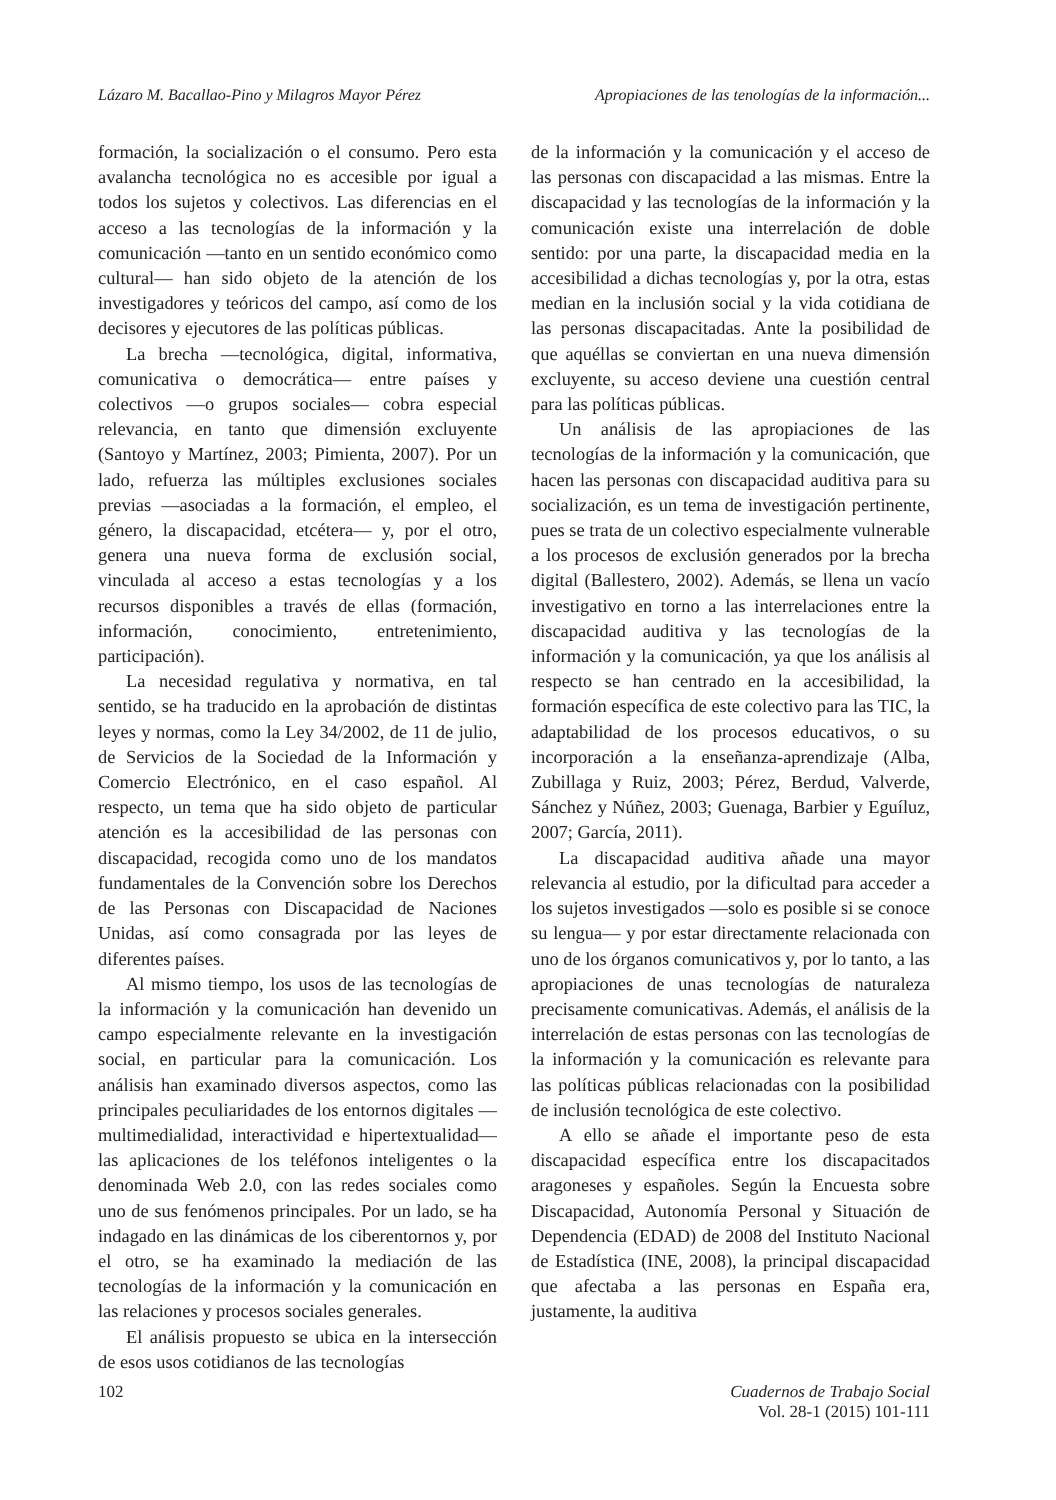Lázaro M. Bacallao-Pino y Milagros Mayor Pérez Apropiaciones de las tenologías de la información...
formación, la socialización o el consumo. Pero esta avalancha tecnológica no es accesible por igual a todos los sujetos y colectivos. Las diferencias en el acceso a las tecnologías de la información y la comunicación —tanto en un sentido económico como cultural— han sido objeto de la atención de los investigadores y teóricos del campo, así como de los decisores y ejecutores de las políticas públicas.
La brecha —tecnológica, digital, informativa, comunicativa o democrática— entre países y colectivos —o grupos sociales— cobra especial relevancia, en tanto que dimensión excluyente (Santoyo y Martínez, 2003; Pimienta, 2007). Por un lado, refuerza las múltiples exclusiones sociales previas —asociadas a la formación, el empleo, el género, la discapacidad, etcétera— y, por el otro, genera una nueva forma de exclusión social, vinculada al acceso a estas tecnologías y a los recursos disponibles a través de ellas (formación, información, conocimiento, entretenimiento, participación).
La necesidad regulativa y normativa, en tal sentido, se ha traducido en la aprobación de distintas leyes y normas, como la Ley 34/2002, de 11 de julio, de Servicios de la Sociedad de la Información y Comercio Electrónico, en el caso español. Al respecto, un tema que ha sido objeto de particular atención es la accesibilidad de las personas con discapacidad, recogida como uno de los mandatos fundamentales de la Convención sobre los Derechos de las Personas con Discapacidad de Naciones Unidas, así como consagrada por las leyes de diferentes países.
Al mismo tiempo, los usos de las tecnologías de la información y la comunicación han devenido un campo especialmente relevante en la investigación social, en particular para la comunicación. Los análisis han examinado diversos aspectos, como las principales peculiaridades de los entornos digitales —multimedialidad, interactividad e hipertextualidad— las aplicaciones de los teléfonos inteligentes o la denominada Web 2.0, con las redes sociales como uno de sus fenómenos principales. Por un lado, se ha indagado en las dinámicas de los ciberentornos y, por el otro, se ha examinado la mediación de las tecnologías de la información y la comunicación en las relaciones y procesos sociales generales.
El análisis propuesto se ubica en la intersección de esos usos cotidianos de las tecnologías
de la información y la comunicación y el acceso de las personas con discapacidad a las mismas. Entre la discapacidad y las tecnologías de la información y la comunicación existe una interrelación de doble sentido: por una parte, la discapacidad media en la accesibilidad a dichas tecnologías y, por la otra, estas median en la inclusión social y la vida cotidiana de las personas discapacitadas. Ante la posibilidad de que aquéllas se conviertan en una nueva dimensión excluyente, su acceso deviene una cuestión central para las políticas públicas.
Un análisis de las apropiaciones de las tecnologías de la información y la comunicación, que hacen las personas con discapacidad auditiva para su socialización, es un tema de investigación pertinente, pues se trata de un colectivo especialmente vulnerable a los procesos de exclusión generados por la brecha digital (Ballestero, 2002). Además, se llena un vacío investigativo en torno a las interrelaciones entre la discapacidad auditiva y las tecnologías de la información y la comunicación, ya que los análisis al respecto se han centrado en la accesibilidad, la formación específica de este colectivo para las TIC, la adaptabilidad de los procesos educativos, o su incorporación a la enseñanza-aprendizaje (Alba, Zubillaga y Ruiz, 2003; Pérez, Berdud, Valverde, Sánchez y Núñez, 2003; Guenaga, Barbier y Eguíluz, 2007; García, 2011).
La discapacidad auditiva añade una mayor relevancia al estudio, por la dificultad para acceder a los sujetos investigados —solo es posible si se conoce su lengua— y por estar directamente relacionada con uno de los órganos comunicativos y, por lo tanto, a las apropiaciones de unas tecnologías de naturaleza precisamente comunicativas. Además, el análisis de la interrelación de estas personas con las tecnologías de la información y la comunicación es relevante para las políticas públicas relacionadas con la posibilidad de inclusión tecnológica de este colectivo.
A ello se añade el importante peso de esta discapacidad específica entre los discapacitados aragoneses y españoles. Según la Encuesta sobre Discapacidad, Autonomía Personal y Situación de Dependencia (EDAD) de 2008 del Instituto Nacional de Estadística (INE, 2008), la principal discapacidad que afectaba a las personas en España era, justamente, la auditiva
102 Cuadernos de Trabajo Social
Vol. 28-1 (2015) 101-111